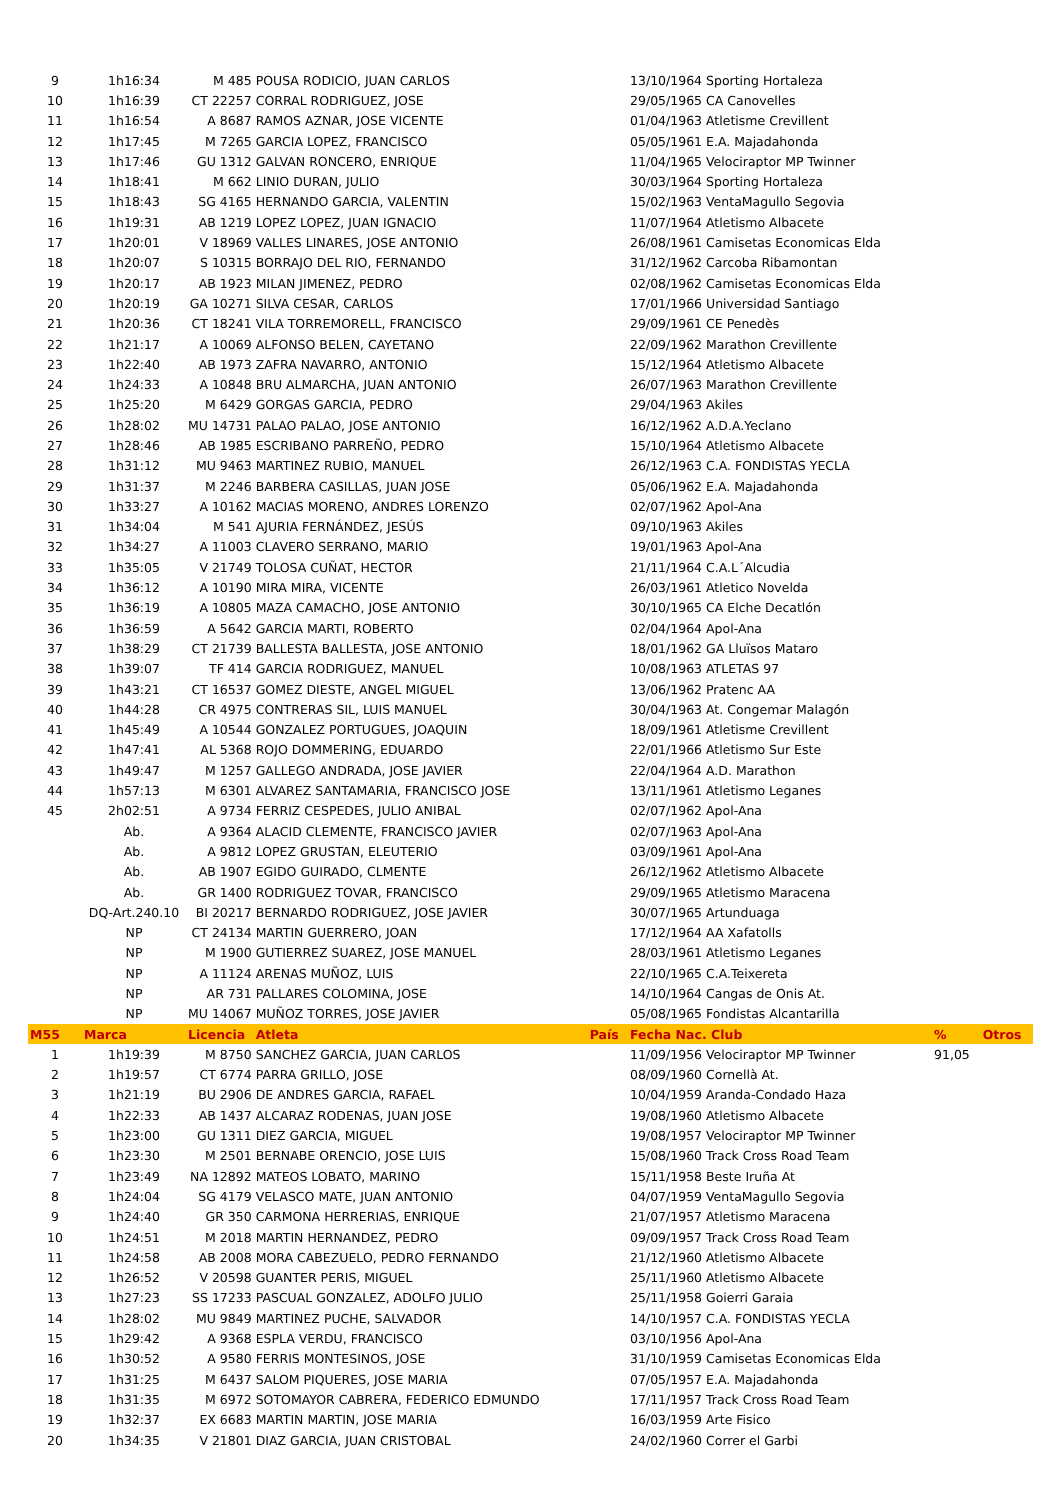| 9 | 1h16:34 | M 485 | POUSA RODICIO, JUAN CARLOS | | 13/10/1964 Sporting Hortaleza | | |
| 10 | 1h16:39 | CT 22257 | CORRAL RODRIGUEZ, JOSE | | 29/05/1965 CA Canovelles | | |
| 11 | 1h16:54 | A 8687 | RAMOS AZNAR, JOSE VICENTE | | 01/04/1963 Atletisme Crevillent | | |
| 12 | 1h17:45 | M 7265 | GARCIA LOPEZ, FRANCISCO | | 05/05/1961 E.A. Majadahonda | | |
| 13 | 1h17:46 | GU 1312 | GALVAN RONCERO, ENRIQUE | | 11/04/1965 Velociraptor MP Twinner | | |
| 14 | 1h18:41 | M 662 | LINIO DURAN, JULIO | | 30/03/1964 Sporting Hortaleza | | |
| 15 | 1h18:43 | SG 4165 | HERNANDO GARCIA, VALENTIN | | 15/02/1963 VentaMagullo Segovia | | |
| 16 | 1h19:31 | AB 1219 | LOPEZ LOPEZ, JUAN IGNACIO | | 11/07/1964 Atletismo Albacete | | |
| 17 | 1h20:01 | V 18969 | VALLES LINARES, JOSE ANTONIO | | 26/08/1961 Camisetas Economicas Elda | | |
| 18 | 1h20:07 | S 10315 | BORRAJO DEL RIO, FERNANDO | | 31/12/1962 Carcoba Ribamontan | | |
| 19 | 1h20:17 | AB 1923 | MILAN JIMENEZ, PEDRO | | 02/08/1962 Camisetas Economicas Elda | | |
| 20 | 1h20:19 | GA 10271 | SILVA CESAR, CARLOS | | 17/01/1966 Universidad Santiago | | |
| 21 | 1h20:36 | CT 18241 | VILA TORREMORELL, FRANCISCO | | 29/09/1961 CE Penedès | | |
| 22 | 1h21:17 | A 10069 | ALFONSO BELEN, CAYETANO | | 22/09/1962 Marathon Crevillente | | |
| 23 | 1h22:40 | AB 1973 | ZAFRA NAVARRO, ANTONIO | | 15/12/1964 Atletismo Albacete | | |
| 24 | 1h24:33 | A 10848 | BRU ALMARCHA, JUAN ANTONIO | | 26/07/1963 Marathon Crevillente | | |
| 25 | 1h25:20 | M 6429 | GORGAS GARCIA, PEDRO | | 29/04/1963 Akiles | | |
| 26 | 1h28:02 | MU 14731 | PALAO PALAO, JOSE ANTONIO | | 16/12/1962 A.D.A.Yeclano | | |
| 27 | 1h28:46 | AB 1985 | ESCRIBANO PARREÑO, PEDRO | | 15/10/1964 Atletismo Albacete | | |
| 28 | 1h31:12 | MU 9463 | MARTINEZ RUBIO, MANUEL | | 26/12/1963 C.A. FONDISTAS YECLA | | |
| 29 | 1h31:37 | M 2246 | BARBERA CASILLAS, JUAN JOSE | | 05/06/1962 E.A. Majadahonda | | |
| 30 | 1h33:27 | A 10162 | MACIAS MORENO, ANDRES LORENZO | | 02/07/1962 Apol-Ana | | |
| 31 | 1h34:04 | M 541 | AJURIA FERNÁNDEZ, JESÚS | | 09/10/1963 Akiles | | |
| 32 | 1h34:27 | A 11003 | CLAVERO SERRANO, MARIO | | 19/01/1963 Apol-Ana | | |
| 33 | 1h35:05 | V 21749 | TOLOSA CUÑAT, HECTOR | | 21/11/1964 C.A.L´Alcudia | | |
| 34 | 1h36:12 | A 10190 | MIRA MIRA, VICENTE | | 26/03/1961 Atletico Novelda | | |
| 35 | 1h36:19 | A 10805 | MAZA CAMACHO, JOSE ANTONIO | | 30/10/1965 CA Elche Decatlón | | |
| 36 | 1h36:59 | A 5642 | GARCIA MARTI, ROBERTO | | 02/04/1964 Apol-Ana | | |
| 37 | 1h38:29 | CT 21739 | BALLESTA BALLESTA, JOSE ANTONIO | | 18/01/1962 GA Lluïsos Mataro | | |
| 38 | 1h39:07 | TF 414 | GARCIA RODRIGUEZ, MANUEL | | 10/08/1963 ATLETAS 97 | | |
| 39 | 1h43:21 | CT 16537 | GOMEZ DIESTE, ANGEL MIGUEL | | 13/06/1962 Pratenc AA | | |
| 40 | 1h44:28 | CR 4975 | CONTRERAS SIL, LUIS MANUEL | | 30/04/1963 At. Congemar Malagón | | |
| 41 | 1h45:49 | A 10544 | GONZALEZ PORTUGUES, JOAQUIN | | 18/09/1961 Atletisme Crevillent | | |
| 42 | 1h47:41 | AL 5368 | ROJO DOMMERING, EDUARDO | | 22/01/1966 Atletismo Sur Este | | |
| 43 | 1h49:47 | M 1257 | GALLEGO ANDRADA, JOSE JAVIER | | 22/04/1964 A.D. Marathon | | |
| 44 | 1h57:13 | M 6301 | ALVAREZ SANTAMARIA, FRANCISCO JOSE | | 13/11/1961 Atletismo Leganes | | |
| 45 | 2h02:51 | A 9734 | FERRIZ CESPEDES, JULIO ANIBAL | | 02/07/1962 Apol-Ana | | |
| | Ab. | A 9364 | ALACID CLEMENTE, FRANCISCO JAVIER | | 02/07/1963 Apol-Ana | | |
| | Ab. | A 9812 | LOPEZ GRUSTAN, ELEUTERIO | | 03/09/1961 Apol-Ana | | |
| | Ab. | AB 1907 | EGIDO GUIRADO, CLMENTE | | 26/12/1962 Atletismo Albacete | | |
| | Ab. | GR 1400 | RODRIGUEZ TOVAR, FRANCISCO | | 29/09/1965 Atletismo Maracena | | |
| | DQ-Art.240.10 | BI 20217 | BERNARDO RODRIGUEZ, JOSE JAVIER | | 30/07/1965 Artunduaga | | |
| | NP | CT 24134 | MARTIN GUERRERO, JOAN | | 17/12/1964 AA Xafatolls | | |
| | NP | M 1900 | GUTIERREZ SUAREZ, JOSE MANUEL | | 28/03/1961 Atletismo Leganes | | |
| | NP | A 11124 | ARENAS MUÑOZ, LUIS | | 22/10/1965 C.A.Teixereta | | |
| | NP | AR 731 | PALLARES COLOMINA, JOSE | | 14/10/1964 Cangas de Onis At. | | |
| | NP | MU 14067 | MUÑOZ TORRES, JOSE JAVIER | | 05/08/1965 Fondistas Alcantarilla | | |
| M55 | Marca | Licencia | Atleta | País | Fecha Nac. Club | % | Otros |
| 1 | 1h19:39 | M 8750 | SANCHEZ GARCIA, JUAN CARLOS | | 11/09/1956 Velociraptor MP Twinner | 91,05 | |
| 2 | 1h19:57 | CT 6774 | PARRA GRILLO, JOSE | | 08/09/1960 Cornellà At. | | |
| 3 | 1h21:19 | BU 2906 | DE ANDRES GARCIA, RAFAEL | | 10/04/1959 Aranda-Condado Haza | | |
| 4 | 1h22:33 | AB 1437 | ALCARAZ RODENAS, JUAN JOSE | | 19/08/1960 Atletismo Albacete | | |
| 5 | 1h23:00 | GU 1311 | DIEZ GARCIA, MIGUEL | | 19/08/1957 Velociraptor MP Twinner | | |
| 6 | 1h23:30 | M 2501 | BERNABE ORENCIO, JOSE LUIS | | 15/08/1960 Track Cross Road Team | | |
| 7 | 1h23:49 | NA 12892 | MATEOS LOBATO, MARINO | | 15/11/1958 Beste Iruña At | | |
| 8 | 1h24:04 | SG 4179 | VELASCO MATE, JUAN ANTONIO | | 04/07/1959 VentaMagullo Segovia | | |
| 9 | 1h24:40 | GR 350 | CARMONA HERRERIAS, ENRIQUE | | 21/07/1957 Atletismo Maracena | | |
| 10 | 1h24:51 | M 2018 | MARTIN HERNANDEZ, PEDRO | | 09/09/1957 Track Cross Road Team | | |
| 11 | 1h24:58 | AB 2008 | MORA CABEZUELO, PEDRO FERNANDO | | 21/12/1960 Atletismo Albacete | | |
| 12 | 1h26:52 | V 20598 | GUANTER PERIS, MIGUEL | | 25/11/1960 Atletismo Albacete | | |
| 13 | 1h27:23 | SS 17233 | PASCUAL GONZALEZ, ADOLFO JULIO | | 25/11/1958 Goierri Garaia | | |
| 14 | 1h28:02 | MU 9849 | MARTINEZ PUCHE, SALVADOR | | 14/10/1957 C.A. FONDISTAS YECLA | | |
| 15 | 1h29:42 | A 9368 | ESPLA VERDU, FRANCISCO | | 03/10/1956 Apol-Ana | | |
| 16 | 1h30:52 | A 9580 | FERRIS MONTESINOS, JOSE | | 31/10/1959 Camisetas Economicas Elda | | |
| 17 | 1h31:25 | M 6437 | SALOM PIQUERES, JOSE MARIA | | 07/05/1957 E.A. Majadahonda | | |
| 18 | 1h31:35 | M 6972 | SOTOMAYOR CABRERA, FEDERICO EDMUNDO | | 17/11/1957 Track Cross Road Team | | |
| 19 | 1h32:37 | EX 6683 | MARTIN MARTIN, JOSE MARIA | | 16/03/1959 Arte Fisico | | |
| 20 | 1h34:35 | V 21801 | DIAZ GARCIA, JUAN CRISTOBAL | | 24/02/1960 Correr el Garbi | | |